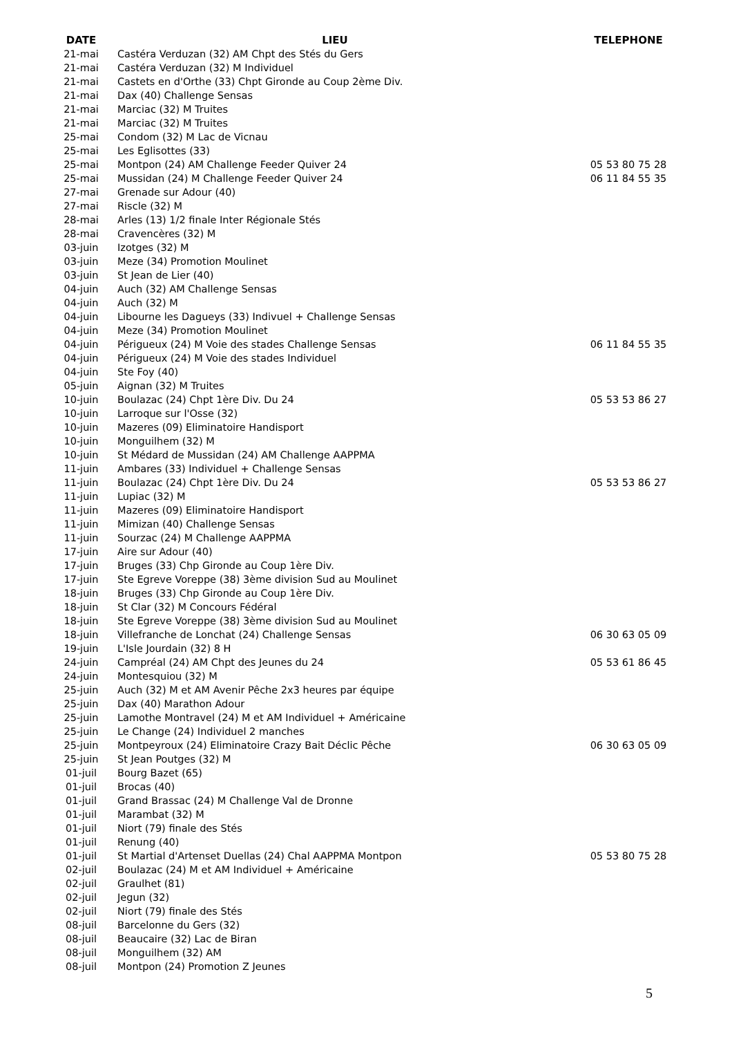| DATE | LIEU | TELEPHONE |
| --- | --- | --- |
| 21-mai | Castéra Verduzan (32) AM Chpt des Stés du Gers | |
| 21-mai | Castéra Verduzan (32) M Individuel | |
| 21-mai | Castets en d'Orthe (33) Chpt Gironde au Coup 2ème Div. | |
| 21-mai | Dax (40) Challenge Sensas | |
| 21-mai | Marciac (32) M Truites | |
| 21-mai | Marciac (32) M Truites | |
| 25-mai | Condom (32) M Lac de Vicnau | |
| 25-mai | Les Eglisottes (33) | |
| 25-mai | Montpon (24) AM Challenge Feeder Quiver 24 | 05 53 80 75 28 |
| 25-mai | Mussidan (24) M Challenge Feeder Quiver 24 | 06 11 84 55 35 |
| 27-mai | Grenade sur Adour (40) | |
| 27-mai | Riscle (32) M | |
| 28-mai | Arles (13) 1/2 finale Inter Régionale Stés | |
| 28-mai | Cravencères (32) M | |
| 03-juin | Izotges (32) M | |
| 03-juin | Meze (34) Promotion Moulinet | |
| 03-juin | St Jean de Lier (40) | |
| 04-juin | Auch (32) AM Challenge Sensas | |
| 04-juin | Auch (32) M | |
| 04-juin | Libourne les Dagueys (33) Indivuel + Challenge Sensas | |
| 04-juin | Meze (34) Promotion Moulinet | |
| 04-juin | Périgueux (24) M Voie des stades Challenge Sensas | 06 11 84 55 35 |
| 04-juin | Périgueux (24) M Voie des stades Individuel | |
| 04-juin | Ste Foy (40) | |
| 05-juin | Aignan (32) M Truites | |
| 10-juin | Boulazac (24) Chpt 1ère Div. Du 24 | 05 53 53 86 27 |
| 10-juin | Larroque sur l'Osse (32) | |
| 10-juin | Mazeres (09) Eliminatoire Handisport | |
| 10-juin | Monguilhem (32) M | |
| 10-juin | St Médard de Mussidan (24) AM Challenge AAPPMA | |
| 11-juin | Ambares (33) Individuel + Challenge Sensas | |
| 11-juin | Boulazac (24) Chpt 1ère Div. Du 24 | 05 53 53 86 27 |
| 11-juin | Lupiac (32) M | |
| 11-juin | Mazeres (09) Eliminatoire Handisport | |
| 11-juin | Mimizan (40) Challenge Sensas | |
| 11-juin | Sourzac (24) M Challenge AAPPMA | |
| 17-juin | Aire sur Adour (40) | |
| 17-juin | Bruges (33) Chp Gironde au Coup 1ère Div. | |
| 17-juin | Ste Egreve Voreppe (38) 3ème division Sud au Moulinet | |
| 18-juin | Bruges (33) Chp Gironde au Coup 1ère Div. | |
| 18-juin | St Clar (32) M Concours Fédéral | |
| 18-juin | Ste Egreve Voreppe (38) 3ème division Sud au Moulinet | |
| 18-juin | Villefranche de Lonchat (24) Challenge Sensas | 06 30 63 05 09 |
| 19-juin | L'Isle Jourdain (32) 8 H | |
| 24-juin | Campréal (24) AM Chpt des Jeunes du 24 | 05 53 61 86 45 |
| 24-juin | Montesquiou (32) M | |
| 25-juin | Auch (32) M et AM Avenir Pêche 2x3 heures par équipe | |
| 25-juin | Dax (40) Marathon Adour | |
| 25-juin | Lamothe Montravel (24) M et AM Individuel + Américaine | |
| 25-juin | Le Change (24) Individuel 2 manches | |
| 25-juin | Montpeyroux (24) Eliminatoire Crazy Bait Déclic Pêche | 06 30 63 05 09 |
| 25-juin | St Jean Poutges (32) M | |
| 01-juil | Bourg Bazet (65) | |
| 01-juil | Brocas (40) | |
| 01-juil | Grand Brassac (24) M Challenge Val de Dronne | |
| 01-juil | Marambat (32) M | |
| 01-juil | Niort (79) finale des Stés | |
| 01-juil | Renung (40) | |
| 01-juil | St Martial d'Artenset Duellas (24) Chal AAPPMA Montpon | 05 53 80 75 28 |
| 02-juil | Boulazac (24) M et AM Individuel + Américaine | |
| 02-juil | Graulhet (81) | |
| 02-juil | Jegun (32) | |
| 02-juil | Niort (79) finale des Stés | |
| 08-juil | Barcelonne du Gers (32) | |
| 08-juil | Beaucaire (32) Lac de Biran | |
| 08-juil | Monguilhem (32) AM | |
| 08-juil | Montpon (24) Promotion Z Jeunes | |
5